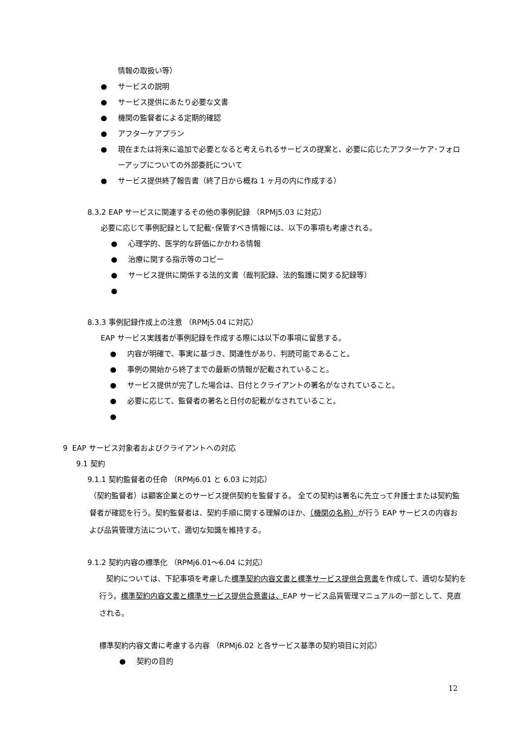情報の取扱い等）
● サービスの説明
● サービス提供にあたり必要な文書
● 機関の監督者による定期的確認
● アフターケアプラン
● 現在または将来に追加で必要となると考えられるサービスの提案と、必要に応じたアフターケア･フォローアップについての外部委託について
● サービス提供終了報告書（終了日から概ね 1 ヶ月の内に作成する）
8.3.2 EAP サービスに関連するその他の事例記録 （RPMj5.03 に対応）
必要に応じて事例記録として記載･保管すべき情報には、以下の事項も考慮される。
● 心理学的、医学的な評価にかかわる情報
● 治療に関する指示等のコピー
● サービス提供に関係する法的文書（裁判記録、法的監護に関する記録等）
●
8.3.3 事例記録作成上の注意 （RPMj5.04 に対応）
EAP サービス実践者が事例記録を作成する際には以下の事項に留意する。
● 内容が明確で、事実に基づき、関連性があり、判読可能であること。
● 事例の開始から終了までの最新の情報が記載されていること。
● サービス提供が完了した場合は、日付とクライアントの署名がなされていること。
● 必要に応じて、監督者の署名と日付の記載がなされていること。
●
9 EAP サービス対象者およびクライアントへの対応
9.1 契約
9.1.1 契約監督者の任命 （RPMj6.01 と 6.03 に対応）
（契約監督者）は顧客企業とのサービス提供契約を監督する。 全ての契約は署名に先立って弁護士または契約監督者が確認を行う。契約監督者は、契約手順に関する理解のほか、（機関の名称）が行う EAP サービスの内容および品質管理方法について、適切な知識を維持する。
9.1.2 契約内容の標準化 （RPMj6.01～6.04 に対応）
契約については、下記事項を考慮した標準契約内容文書と標準サービス提供合意書を作成して、適切な契約を行う。標準契約内容文書と標準サービス提供合意書は、EAP サービス品質管理マニュアルの一部として、見直される。
標準契約内容文書に考慮する内容 （RPMj6.02 と各サービス基準の契約項目に対応）
● 契約の目的
12